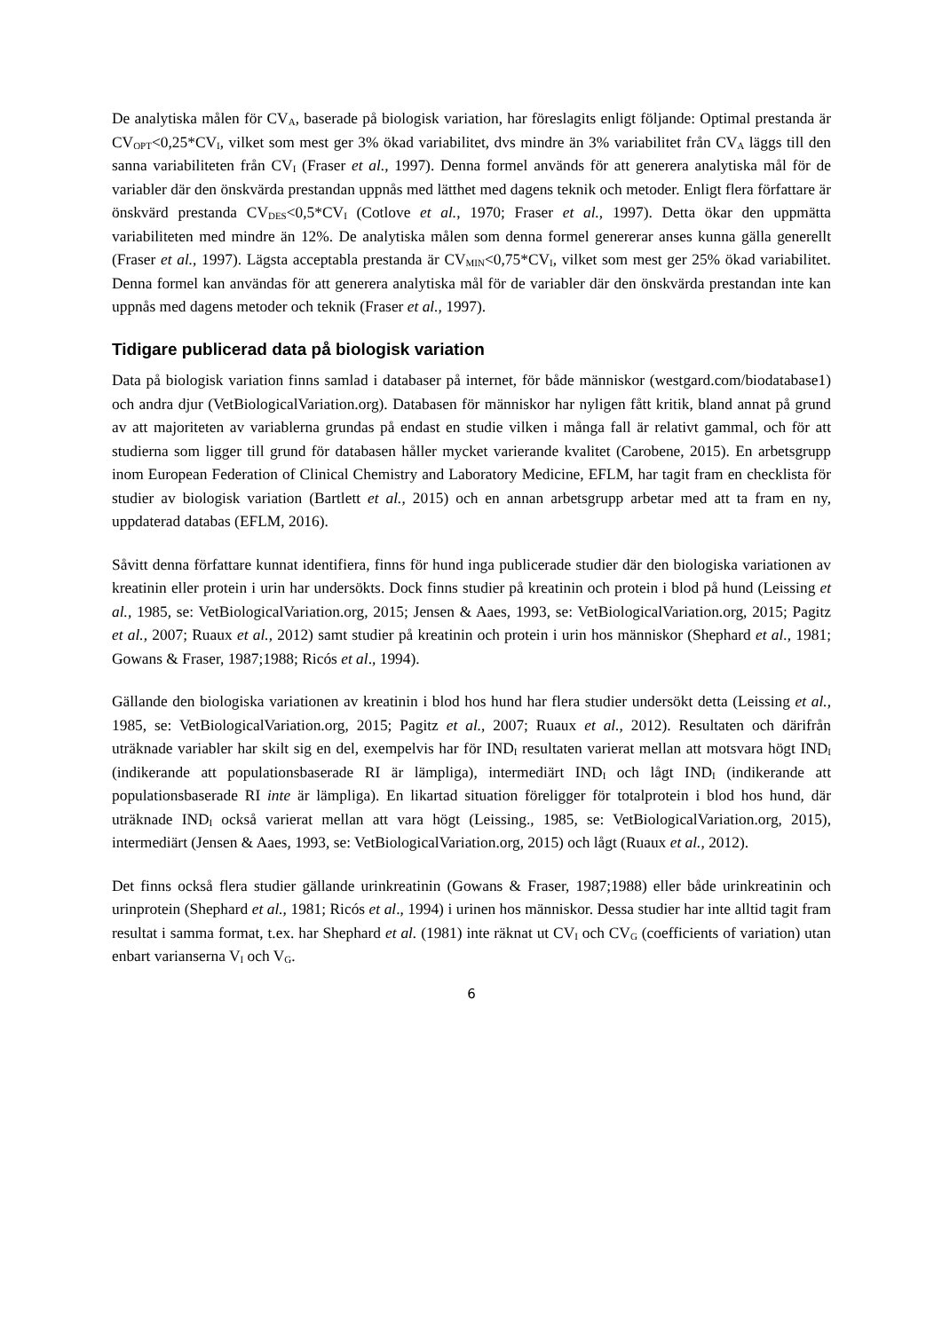De analytiska målen för CV<sub>A</sub>, baserade på biologisk variation, har föreslagits enligt följande: Optimal prestanda är CV<sub>OPT</sub><0,25*CV<sub>I</sub>, vilket som mest ger 3% ökad variabilitet, dvs mindre än 3% variabilitet från CV<sub>A</sub> läggs till den sanna variabiliteten från CV<sub>I</sub> (Fraser et al., 1997). Denna formel används för att generera analytiska mål för de variabler där den önskvärda prestandan uppnås med lätthet med dagens teknik och metoder. Enligt flera författare är önskvärd prestanda CV<sub>DES</sub><0,5*CV<sub>I</sub> (Cotlove et al., 1970; Fraser et al., 1997). Detta ökar den uppmätta variabiliteten med mindre än 12%. De analytiska målen som denna formel genererar anses kunna gälla generellt (Fraser et al., 1997). Lägsta acceptabla prestanda är CV<sub>MIN</sub><0,75*CV<sub>I</sub>, vilket som mest ger 25% ökad variabilitet. Denna formel kan användas för att generera analytiska mål för de variabler där den önskvärda prestandan inte kan uppnås med dagens metoder och teknik (Fraser et al., 1997).
Tidigare publicerad data på biologisk variation
Data på biologisk variation finns samlad i databaser på internet, för både människor (westgard.com/biodatabase1) och andra djur (VetBiologicalVariation.org). Databasen för människor har nyligen fått kritik, bland annat på grund av att majoriteten av variablerna grundas på endast en studie vilken i många fall är relativt gammal, och för att studierna som ligger till grund för databasen håller mycket varierande kvalitet (Carobene, 2015). En arbetsgrupp inom European Federation of Clinical Chemistry and Laboratory Medicine, EFLM, har tagit fram en checklista för studier av biologisk variation (Bartlett et al., 2015) och en annan arbetsgrupp arbetar med att ta fram en ny, uppdaterad databas (EFLM, 2016).
Såvitt denna författare kunnat identifiera, finns för hund inga publicerade studier där den biologiska variationen av kreatinin eller protein i urin har undersökts. Dock finns studier på kreatinin och protein i blod på hund (Leissing et al., 1985, se: VetBiologicalVariation.org, 2015; Jensen & Aaes, 1993, se: VetBiologicalVariation.org, 2015; Pagitz et al., 2007; Ruaux et al., 2012) samt studier på kreatinin och protein i urin hos människor (Shephard et al., 1981; Gowans & Fraser, 1987;1988; Ricós et al., 1994).
Gällande den biologiska variationen av kreatinin i blod hos hund har flera studier undersökt detta (Leissing et al., 1985, se: VetBiologicalVariation.org, 2015; Pagitz et al., 2007; Ruaux et al., 2012). Resultaten och därifrån uträknade variabler har skilt sig en del, exempelvis har för IND<sub>I</sub> resultaten varierat mellan att motsvara högt IND<sub>I</sub> (indikerande att populationsbaserade RI är lämpliga), intermediärt IND<sub>I</sub> och lågt IND<sub>I</sub> (indikerande att populationsbaserade RI inte är lämpliga). En likartad situation föreligger för totalprotein i blod hos hund, där uträknade IND<sub>I</sub> också varierat mellan att vara högt (Leissing., 1985, se: VetBiologicalVariation.org, 2015), intermediärt (Jensen & Aaes, 1993, se: VetBiologicalVariation.org, 2015) och lågt (Ruaux et al., 2012).
Det finns också flera studier gällande urinkreatinin (Gowans & Fraser, 1987;1988) eller både urinkreatinin och urinprotein (Shephard et al., 1981; Ricós et al., 1994) i urinen hos människor. Dessa studier har inte alltid tagit fram resultat i samma format, t.ex. har Shephard et al. (1981) inte räknat ut CV<sub>I</sub> och CV<sub>G</sub> (coefficients of variation) utan enbart varianserna V<sub>I</sub> och V<sub>G</sub>.
6